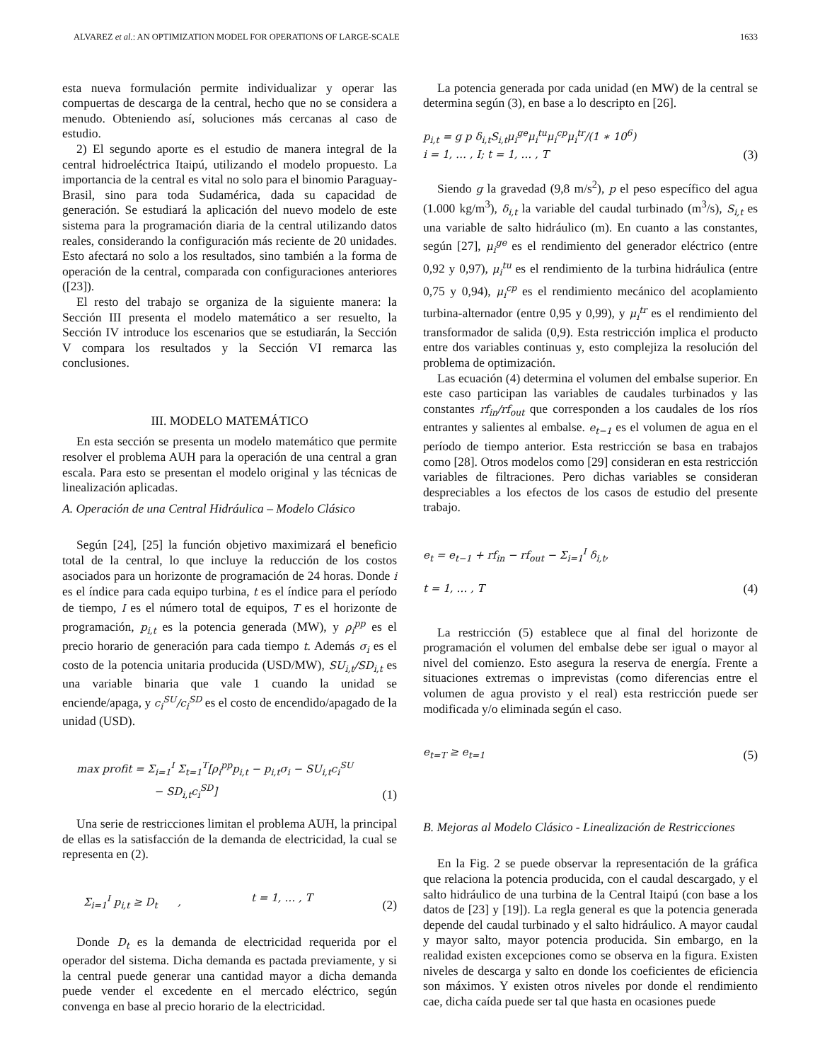ALVAREZ et al.: AN OPTIMIZATION MODEL FOR OPERATIONS OF LARGE-SCALE 1633
esta nueva formulación permite individualizar y operar las compuertas de descarga de la central, hecho que no se considera a menudo. Obteniendo así, soluciones más cercanas al caso de estudio.
2) El segundo aporte es el estudio de manera integral de la central hidroeléctrica Itaipú, utilizando el modelo propuesto. La importancia de la central es vital no solo para el binomio Paraguay-Brasil, sino para toda Sudamérica, dada su capacidad de generación. Se estudiará la aplicación del nuevo modelo de este sistema para la programación diaria de la central utilizando datos reales, considerando la configuración más reciente de 20 unidades. Esto afectará no solo a los resultados, sino también a la forma de operación de la central, comparada con configuraciones anteriores ([23]).
El resto del trabajo se organiza de la siguiente manera: la Sección III presenta el modelo matemático a ser resuelto, la Sección IV introduce los escenarios que se estudiarán, la Sección V compara los resultados y la Sección VI remarca las conclusiones.
III. MODELO MATEMÁTICO
En esta sección se presenta un modelo matemático que permite resolver el problema AUH para la operación de una central a gran escala. Para esto se presentan el modelo original y las técnicas de linealización aplicadas.
A. Operación de una Central Hidráulica – Modelo Clásico
Según [24], [25] la función objetivo maximizará el beneficio total de la central, lo que incluye la reducción de los costos asociados para un horizonte de programación de 24 horas. Donde i es el índice para cada equipo turbina, t es el índice para el período de tiempo, I es el número total de equipos, T es el horizonte de programación, p<sub>i,t</sub> es la potencia generada (MW), y ρ<sub>i</sub><sup>pp</sup> es el precio horario de generación para cada tiempo t. Además σ<sub>i</sub> es el costo de la potencia unitaria producida (USD/MW), SU<sub>i,t</sub>/SD<sub>i,t</sub> es una variable binaria que vale 1 cuando la unidad se enciende/apaga, y c<sub>i</sub><sup>SU</sup>/c<sub>i</sub><sup>SD</sup> es el costo de encendido/apagado de la unidad (USD).
max profit = Σ<sub>i=1</sub><sup>I</sup> Σ<sub>t=1</sub><sup>T</sup>[ρ<sub>i</sub><sup>pp</sup>p<sub>i,t</sub> − p<sub>i,t</sub>σ<sub>i</sub> − SU<sub>i,t</sub>c<sub>i</sub><sup>SU</sup>
− SD<sub>i,t</sub>c<sub>i</sub><sup>SD</sup>] (1)
Una serie de restricciones limitan el problema AUH, la principal de ellas es la satisfacción de la demanda de electricidad, la cual se representa en (2).
Σ<sub>i=1</sub><sup>I</sup> p<sub>i,t</sub> ≥ D<sub>t</sub> , t = 1, … , T (2)
Donde D<sub>t</sub> es la demanda de electricidad requerida por el operador del sistema. Dicha demanda es pactada previamente, y si la central puede generar una cantidad mayor a dicha demanda puede vender el excedente en el mercado eléctrico, según convenga en base al precio horario de la electricidad.
La potencia generada por cada unidad (en MW) de la central se determina según (3), en base a lo descripto en [26].
p<sub>i,t</sub> = g p δ<sub>i,t</sub>S<sub>i,t</sub>μ<sub>i</sub><sup>ge</sup>μ<sub>i</sub><sup>tu</sup>μ<sub>i</sub><sup>cp</sup>μ<sub>i</sub><sup>tr</sup>/(1 ∗ 10<sup>6</sup>)
i = 1, … , I; t = 1, … , T (3)
Siendo g la gravedad (9,8 m/s<sup>2</sup>), p el peso específico del agua (1.000 kg/m<sup>3</sup>), δ<sub>i,t</sub> la variable del caudal turbinado (m<sup>3</sup>/s), S<sub>i,t</sub> es una variable de salto hidráulico (m). En cuanto a las constantes, según [27], μ<sub>i</sub><sup>ge</sup> es el rendimiento del generador eléctrico (entre 0,92 y 0,97), μ<sub>i</sub><sup>tu</sup> es el rendimiento de la turbina hidráulica (entre 0,75 y 0,94), μ<sub>i</sub><sup>cp</sup> es el rendimiento mecánico del acoplamiento turbina-alternador (entre 0,95 y 0,99), y μ<sub>i</sub><sup>tr</sup> es el rendimiento del transformador de salida (0,9). Esta restricción implica el producto entre dos variables continuas y, esto complejiza la resolución del problema de optimización.
Las ecuación (4) determina el volumen del embalse superior. En este caso participan las variables de caudales turbinados y las constantes rf<sub>in</sub>/rf<sub>out</sub> que corresponden a los caudales de los ríos entrantes y salientes al embalse. e<sub>t−1</sub> es el volumen de agua en el período de tiempo anterior. Esta restricción se basa en trabajos como [28]. Otros modelos como [29] consideran en esta restricción variables de filtraciones. Pero dichas variables se consideran despreciables a los efectos de los casos de estudio del presente trabajo.
e<sub>t</sub> = e<sub>t−1</sub> + rf<sub>in</sub> − rf<sub>out</sub> − Σ<sub>i=1</sub><sup>I</sup> δ<sub>i,t</sub>,
t = 1, … , T (4)
La restricción (5) establece que al final del horizonte de programación el volumen del embalse debe ser igual o mayor al nivel del comienzo. Esto asegura la reserva de energía. Frente a situaciones extremas o imprevistas (como diferencias entre el volumen de agua provisto y el real) esta restricción puede ser modificada y/o eliminada según el caso.
e<sub>t=T</sub> ≥ e<sub>t=1</sub> (5)
B. Mejoras al Modelo Clásico - Linealización de Restricciones
En la Fig. 2 se puede observar la representación de la gráfica que relaciona la potencia producida, con el caudal descargado, y el salto hidráulico de una turbina de la Central Itaipú (con base a los datos de [23] y [19]). La regla general es que la potencia generada depende del caudal turbinado y el salto hidráulico. A mayor caudal y mayor salto, mayor potencia producida. Sin embargo, en la realidad existen excepciones como se observa en la figura. Existen niveles de descarga y salto en donde los coeficientes de eficiencia son máximos. Y existen otros niveles por donde el rendimiento cae, dicha caída puede ser tal que hasta en ocasiones puede